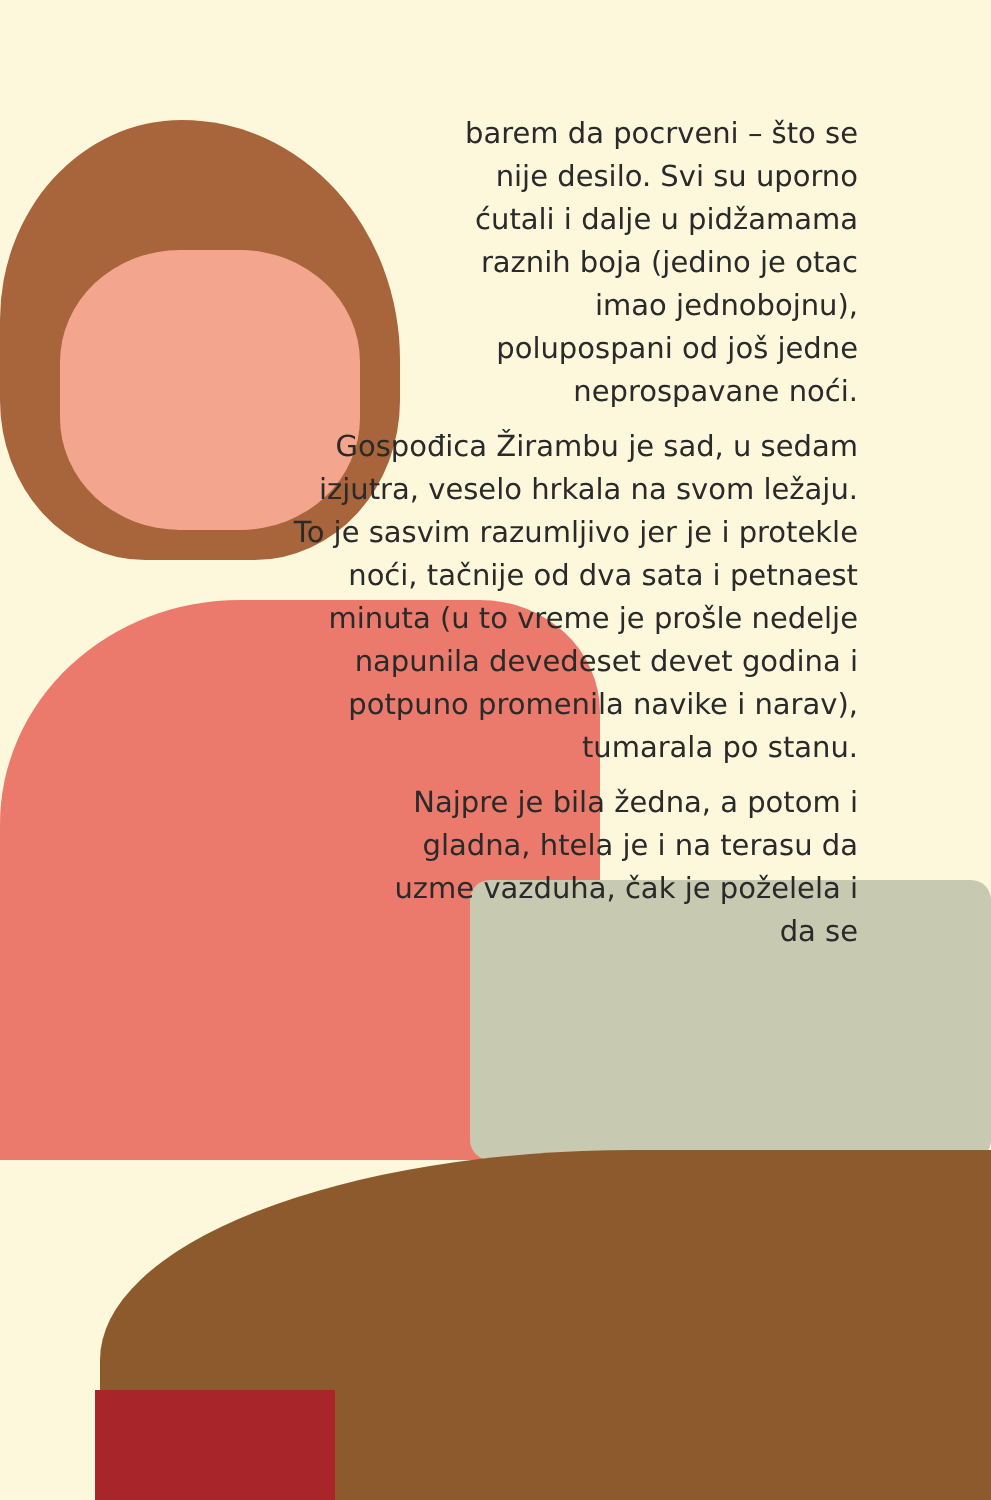barem da pocrveni – što se nije desilo. Svi su uporno ćutali i dalje u pidžamama raznih boja (jedino je otac imao jednobojnu), polupospani od još jedne neprospavane noći.
Gospođica Žirambu je sad, u sedam izjutra, veselo hrkala na svom ležaju. To je sasvim razumljivo jer je i protekle noći, tačnije od dva sata i petnaest minuta (u to vreme je prošle nedelje napunila devedeset devet godina i potpuno promenila navike i narav), tumarala po stanu.
Najpre je bila žedna, a potom i gladna, htela je i na terasu da uzme vazduha, čak je poželela i da se